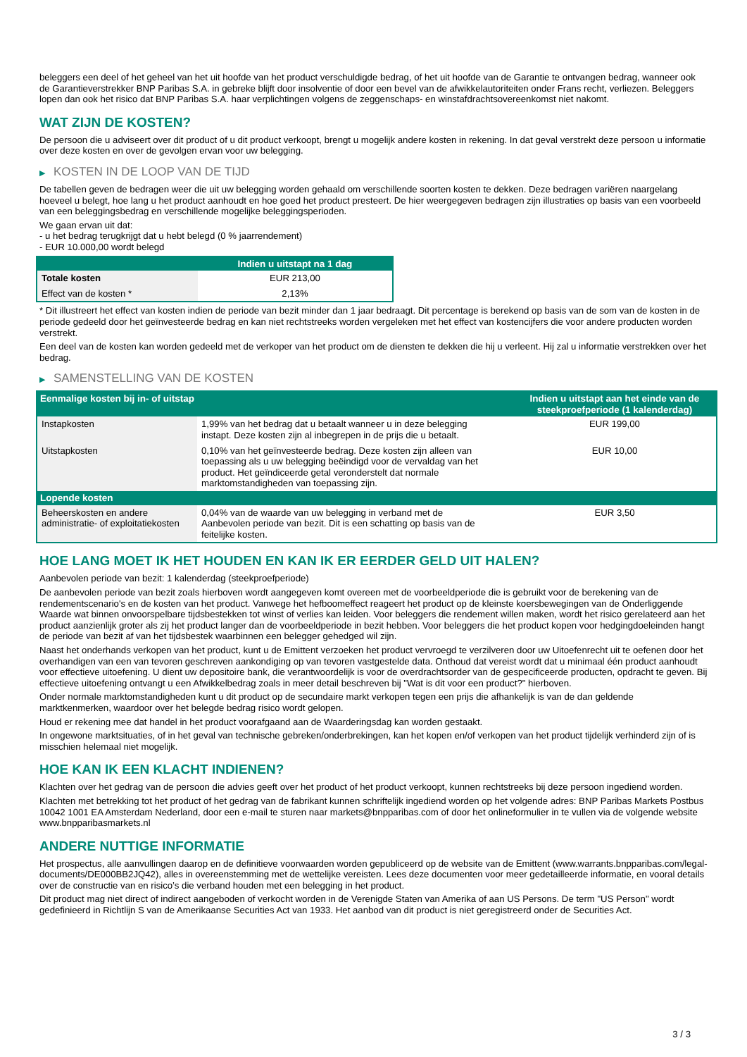beleggers een deel of het geheel van het uit hoofde van het product verschuldigde bedrag, of het uit hoofde van de Garantie te ontvangen bedrag, wanneer ook de Garantieverstrekker BNP Paribas S.A. in gebreke blijft door insolventie of door een bevel van de afwikkelautoriteiten onder Frans recht, verliezen. Beleggers lopen dan ook het risico dat BNP Paribas S.A. haar verplichtingen volgens de zeggenschaps- en winstafdrachtsovereenkomst niet nakomt.
WAT ZIJN DE KOSTEN?
De persoon die u adviseert over dit product of u dit product verkoopt, brengt u mogelijk andere kosten in rekening. In dat geval verstrekt deze persoon u informatie over deze kosten en over de gevolgen ervan voor uw belegging.
▶ KOSTEN IN DE LOOP VAN DE TIJD
De tabellen geven de bedragen weer die uit uw belegging worden gehaald om verschillende soorten kosten te dekken. Deze bedragen variëren naargelang hoeveel u belegt, hoe lang u het product aanhoudt en hoe goed het product presteert. De hier weergegeven bedragen zijn illustraties op basis van een voorbeeld van een beleggingsbedrag en verschillende mogelijke beleggingsperioden.
We gaan ervan uit dat:
- u het bedrag terugkrijgt dat u hebt belegd (0 % jaarrendement)
- EUR 10.000,00 wordt belegd
| | Indien u uitstapt na 1 dag |
| --- | --- |
| Totale kosten | EUR 213,00 |
| Effect van de kosten * | 2,13% |
* Dit illustreert het effect van kosten indien de periode van bezit minder dan 1 jaar bedraagt. Dit percentage is berekend op basis van de som van de kosten in de periode gedeeld door het geïnvesteerde bedrag en kan niet rechtstreeks worden vergeleken met het effect van kostencijfers die voor andere producten worden verstrekt.
Een deel van de kosten kan worden gedeeld met de verkoper van het product om de diensten te dekken die hij u verleent. Hij zal u informatie verstrekken over het bedrag.
▶ SAMENSTELLING VAN DE KOSTEN
| Eenmalige kosten bij in- of uitstap | | Indien u uitstapt aan het einde van de steekproefperiode (1 kalenderdag) |
| --- | --- | --- |
| Instapkosten | 1,99% van het bedrag dat u betaalt wanneer u in deze belegging instapt. Deze kosten zijn al inbegrepen in de prijs die u betaalt. | EUR 199,00 |
| Uitstapkosten | 0,10% van het geïnvesteerde bedrag. Deze kosten zijn alleen van toepassing als u uw belegging beëindigd voor de vervaldag van het product. Het geïndiceerde getal veronderstelt dat normale marktomstandigheden van toepassing zijn. | EUR 10,00 |
| Lopende kosten | | |
| Beheerskosten en andere administratie- of exploitatiekosten | 0,04% van de waarde van uw belegging in verband met de Aanbevolen periode van bezit. Dit is een schatting op basis van de feitelijke kosten. | EUR 3,50 |
HOE LANG MOET IK HET HOUDEN EN KAN IK ER EERDER GELD UIT HALEN?
Aanbevolen periode van bezit: 1 kalenderdag (steekproefperiode)
De aanbevolen periode van bezit zoals hierboven wordt aangegeven komt overeen met de voorbeeldperiode die is gebruikt voor de berekening van de rendementscenario's en de kosten van het product. Vanwege het hefboomeffect reageert het product op de kleinste koersbewegingen van de Onderliggende Waarde wat binnen onvoorspelbare tijdsbestekken tot winst of verlies kan leiden. Voor beleggers die rendement willen maken, wordt het risico gerelateerd aan het product aanzienlijk groter als zij het product langer dan de voorbeeldperiode in bezit hebben. Voor beleggers die het product kopen voor hedgingdoeleinden hangt de periode van bezit af van het tijdsbestek waarbinnen een belegger gehedged wil zijn.
Naast het onderhands verkopen van het product, kunt u de Emittent verzoeken het product vervroegd te verzilveren door uw Uitoefenrecht uit te oefenen door het overhandigen van een van tevoren geschreven aankondiging op van tevoren vastgestelde data. Onthoud dat vereist wordt dat u minimaal één product aanhoudt voor effectieve uitoefening. U dient uw depositoire bank, die verantwoordelijk is voor de overdrachtsorder van de gespecificeerde producten, opdracht te geven. Bij effectieve uitoefening ontvangt u een Afwikkelbedrag zoals in meer detail beschreven bij "Wat is dit voor een product?" hierboven.
Onder normale marktomstandigheden kunt u dit product op de secundaire markt verkopen tegen een prijs die afhankelijk is van de dan geldende marktkenmerken, waardoor over het belegde bedrag risico wordt gelopen.
Houd er rekening mee dat handel in het product voorafgaand aan de Waarderingsdag kan worden gestaakt.
In ongewone marktsituaties, of in het geval van technische gebreken/onderbrekingen, kan het kopen en/of verkopen van het product tijdelijk verhinderd zijn of is misschien helemaal niet mogelijk.
HOE KAN IK EEN KLACHT INDIENEN?
Klachten over het gedrag van de persoon die advies geeft over het product of het product verkoopt, kunnen rechtstreeks bij deze persoon ingediend worden.
Klachten met betrekking tot het product of het gedrag van de fabrikant kunnen schriftelijk ingediend worden op het volgende adres: BNP Paribas Markets Postbus 10042 1001 EA Amsterdam Nederland, door een e-mail te sturen naar markets@bnpparibas.com of door het onlineformulier in te vullen via de volgende website www.bnpparibasmarkets.nl
ANDERE NUTTIGE INFORMATIE
Het prospectus, alle aanvullingen daarop en de definitieve voorwaarden worden gepubliceerd op de website van de Emittent (www.warrants.bnpparibas.com/legal-documents/DE000BB2JQ42), alles in overeenstemming met de wettelijke vereisten. Lees deze documenten voor meer gedetailleerde informatie, en vooral details over de constructie van en risico’s die verband houden met een belegging in het product.
Dit product mag niet direct of indirect aangeboden of verkocht worden in de Verenigde Staten van Amerika of aan US Persons. De term "US Person" wordt gedefinieerd in Richtlijn S van de Amerikaanse Securities Act van 1933. Het aanbod van dit product is niet geregistreerd onder de Securities Act.
3 / 3